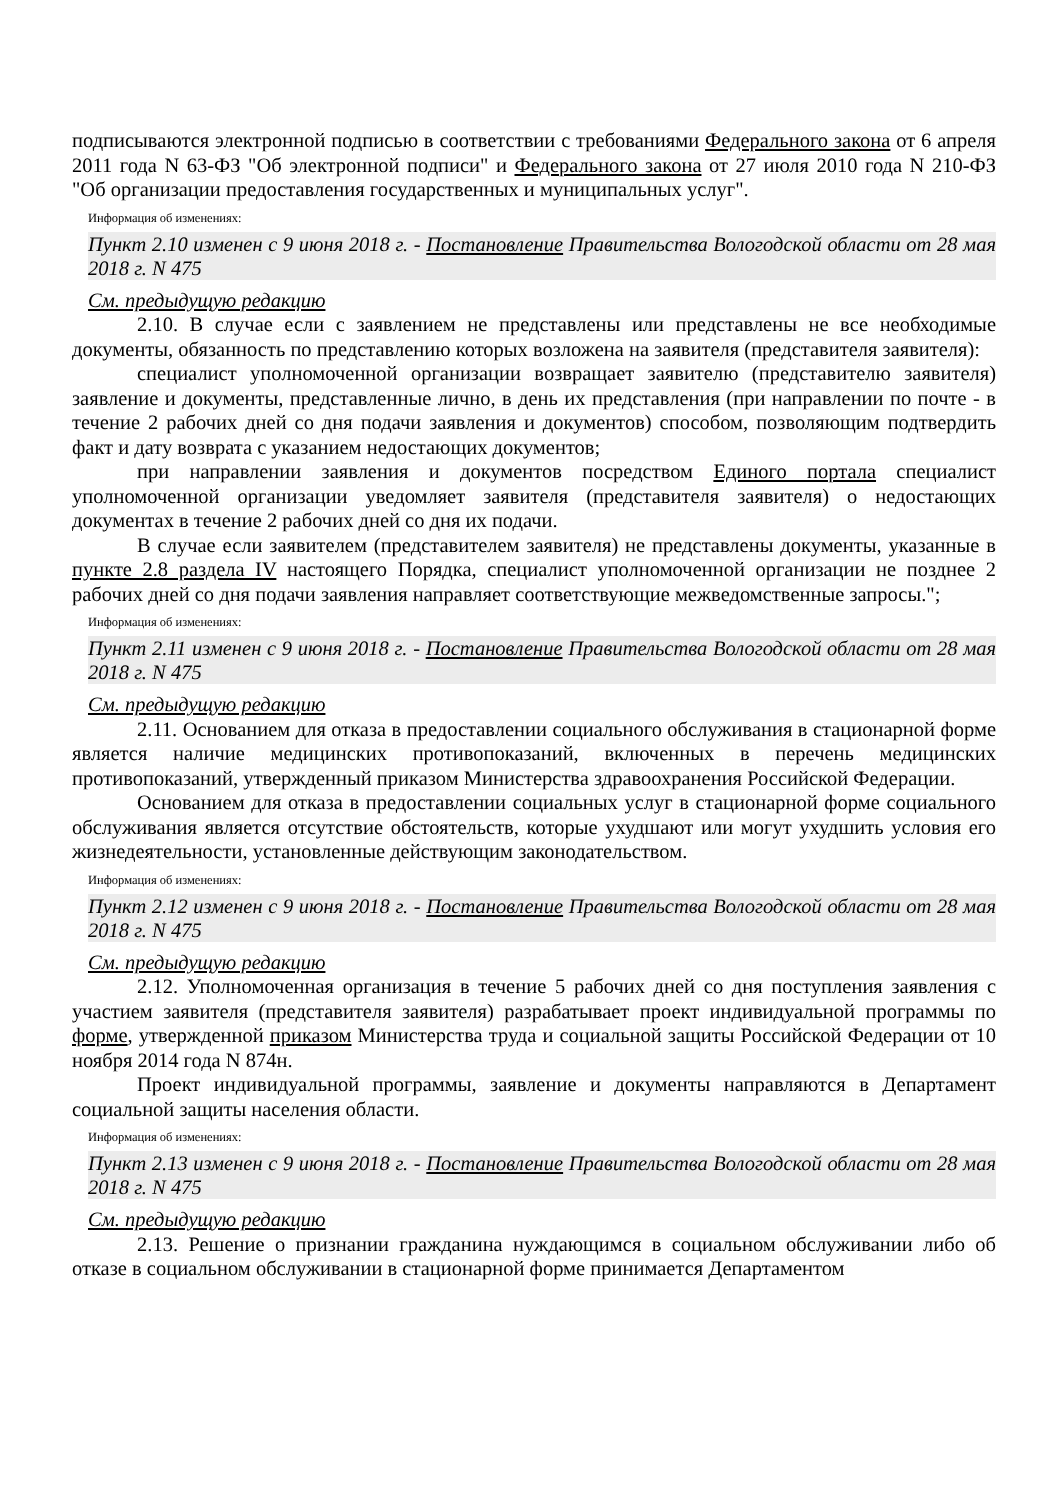подписываются электронной подписью в соответствии с требованиями Федерального закона от 6 апреля 2011 года N 63-ФЗ "Об электронной подписи" и Федерального закона от 27 июля 2010 года N 210-ФЗ "Об организации предоставления государственных и муниципальных услуг".
Информация об изменениях:
Пункт 2.10 изменен с 9 июня 2018 г. - Постановление Правительства Вологодской области от 28 мая 2018 г. N 475
См. предыдущую редакцию
2.10. В случае если с заявлением не представлены или представлены не все необходимые документы, обязанность по представлению которых возложена на заявителя (представителя заявителя):
специалист уполномоченной организации возвращает заявителю (представителю заявителя) заявление и документы, представленные лично, в день их представления (при направлении по почте - в течение 2 рабочих дней со дня подачи заявления и документов) способом, позволяющим подтвердить факт и дату возврата с указанием недостающих документов;
при направлении заявления и документов посредством Единого портала специалист уполномоченной организации уведомляет заявителя (представителя заявителя) о недостающих документах в течение 2 рабочих дней со дня их подачи.
В случае если заявителем (представителем заявителя) не представлены документы, указанные в пункте 2.8 раздела IV настоящего Порядка, специалист уполномоченной организации не позднее 2 рабочих дней со дня подачи заявления направляет соответствующие межведомственные запросы.";
Информация об изменениях:
Пункт 2.11 изменен с 9 июня 2018 г. - Постановление Правительства Вологодской области от 28 мая 2018 г. N 475
См. предыдущую редакцию
2.11. Основанием для отказа в предоставлении социального обслуживания в стационарной форме является наличие медицинских противопоказаний, включенных в перечень медицинских противопоказаний, утвержденный приказом Министерства здравоохранения Российской Федерации.
Основанием для отказа в предоставлении социальных услуг в стационарной форме социального обслуживания является отсутствие обстоятельств, которые ухудшают или могут ухудшить условия его жизнедеятельности, установленные действующим законодательством.
Информация об изменениях:
Пункт 2.12 изменен с 9 июня 2018 г. - Постановление Правительства Вологодской области от 28 мая 2018 г. N 475
См. предыдущую редакцию
2.12. Уполномоченная организация в течение 5 рабочих дней со дня поступления заявления с участием заявителя (представителя заявителя) разрабатывает проект индивидуальной программы по форме, утвержденной приказом Министерства труда и социальной защиты Российской Федерации от 10 ноября 2014 года N 874н.
Проект индивидуальной программы, заявление и документы направляются в Департамент социальной защиты населения области.
Информация об изменениях:
Пункт 2.13 изменен с 9 июня 2018 г. - Постановление Правительства Вологодской области от 28 мая 2018 г. N 475
См. предыдущую редакцию
2.13. Решение о признании гражданина нуждающимся в социальном обслуживании либо об отказе в социальном обслуживании в стационарной форме принимается Департаментом